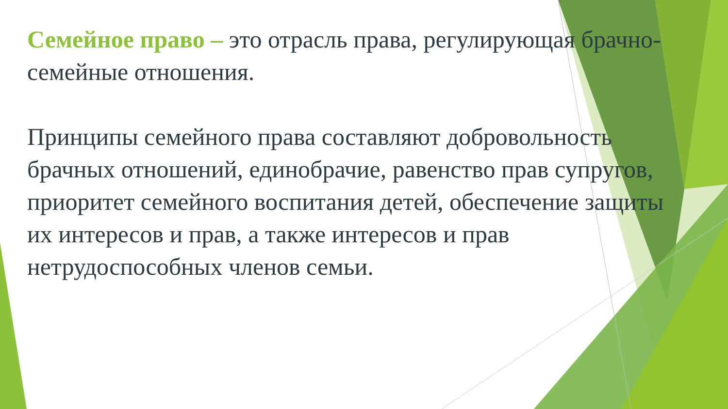Семейное право – это отрасль права, регулирующая брачно-семейные отношения.
Принципы семейного права составляют добровольность брачных отношений, единобрачие, равенство прав супругов, приоритет семейного воспитания детей, обеспечение защиты их интересов и прав, а также интересов и прав нетрудоспособных членов семьи.